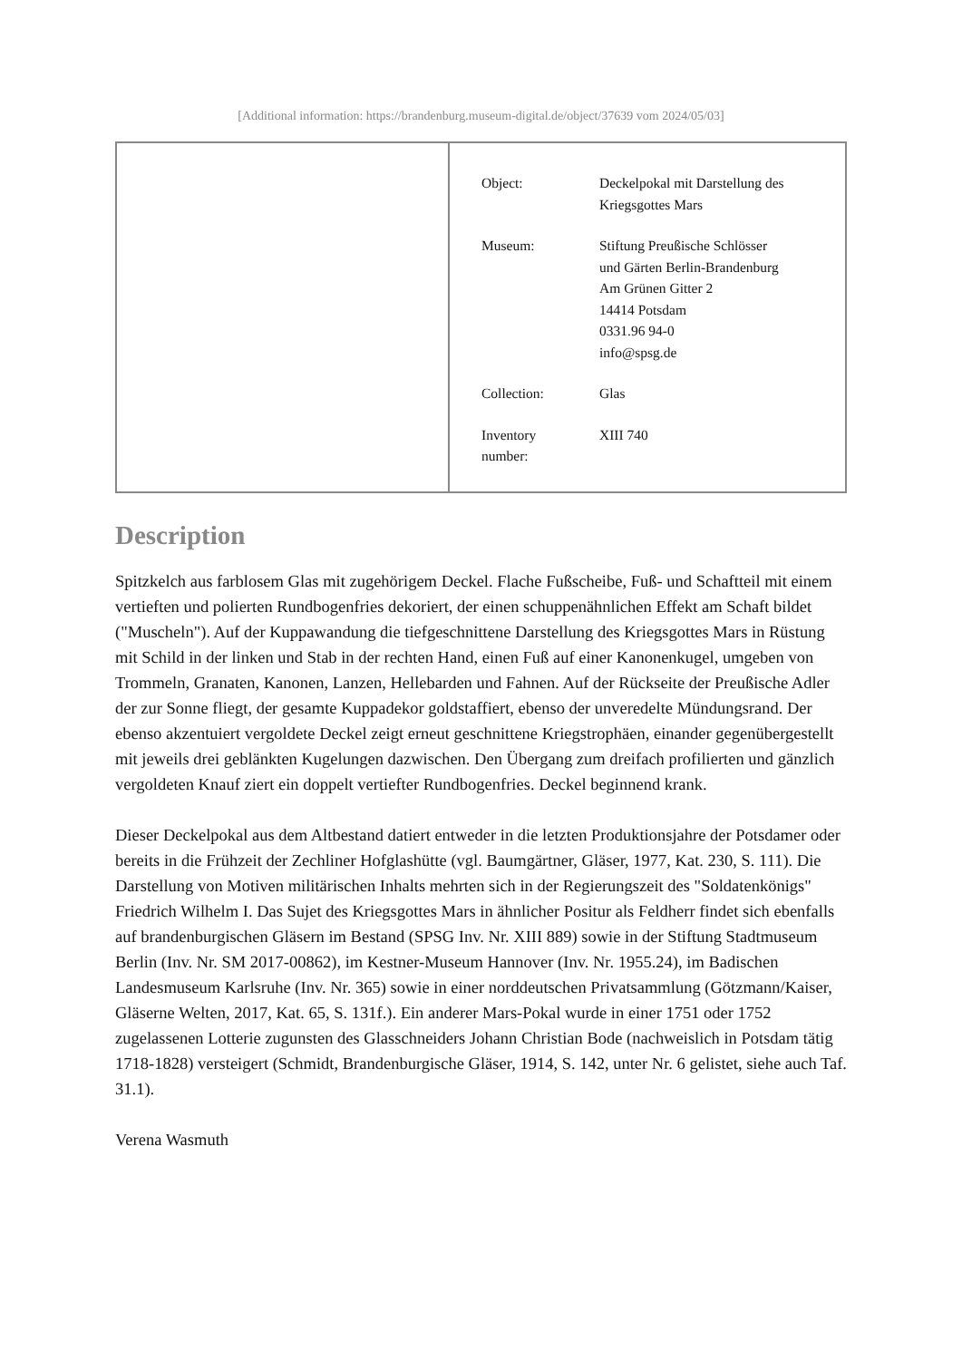[Additional information: https://brandenburg.museum-digital.de/object/37639 vom 2024/05/03]
| Object: | Deckelpokal mit Darstellung des Kriegsgottes Mars |
| Museum: | Stiftung Preußische Schlösser und Gärten Berlin-Brandenburg Am Grünen Gitter 2 14414 Potsdam 0331.96 94-0 info@spsg.de |
| Collection: | Glas |
| Inventory number: | XIII 740 |
Description
Spitzkelch aus farblosem Glas mit zugehörigem Deckel. Flache Fußscheibe, Fuß- und Schaftteil mit einem vertieften und polierten Rundbogenfries dekoriert, der einen schuppenähnlichen Effekt am Schaft bildet ("Muscheln"). Auf der Kuppawandung die tiefgeschnittene Darstellung des Kriegsgottes Mars in Rüstung mit Schild in der linken und Stab in der rechten Hand, einen Fuß auf einer Kanonenkugel, umgeben von Trommeln, Granaten, Kanonen, Lanzen, Hellebarden und Fahnen. Auf der Rückseite der Preußische Adler der zur Sonne fliegt, der gesamte Kuppadekor goldstaffiert, ebenso der unveredelte Mündungsrand. Der ebenso akzentuiert vergoldete Deckel zeigt erneut geschnittene Kriegstrophäen, einander gegenübergestellt mit jeweils drei geblänkten Kugelungen dazwischen. Den Übergang zum dreifach profilierten und gänzlich vergoldeten Knauf ziert ein doppelt vertiefter Rundbogenfries. Deckel beginnend krank.
Dieser Deckelpokal aus dem Altbestand datiert entweder in die letzten Produktionsjahre der Potsdamer oder bereits in die Frühzeit der Zechliner Hofglashütte (vgl. Baumgärtner, Gläser, 1977, Kat. 230, S. 111). Die Darstellung von Motiven militärischen Inhalts mehrten sich in der Regierungszeit des "Soldatenkönigs" Friedrich Wilhelm I. Das Sujet des Kriegsgottes Mars in ähnlicher Positur als Feldherr findet sich ebenfalls auf brandenburgischen Gläsern im Bestand (SPSG Inv. Nr. XIII 889) sowie in der Stiftung Stadtmuseum Berlin (Inv. Nr. SM 2017-00862), im Kestner-Museum Hannover (Inv. Nr. 1955.24), im Badischen Landesmuseum Karlsruhe (Inv. Nr. 365) sowie in einer norddeutschen Privatsammlung (Götzmann/Kaiser, Gläserne Welten, 2017, Kat. 65, S. 131f.). Ein anderer Mars-Pokal wurde in einer 1751 oder 1752 zugelassenen Lotterie zugunsten des Glasschneiders Johann Christian Bode (nachweislich in Potsdam tätig 1718-1828) versteigert (Schmidt, Brandenburgische Gläser, 1914, S. 142, unter Nr. 6 gelistet, siehe auch Taf. 31.1).
Verena Wasmuth